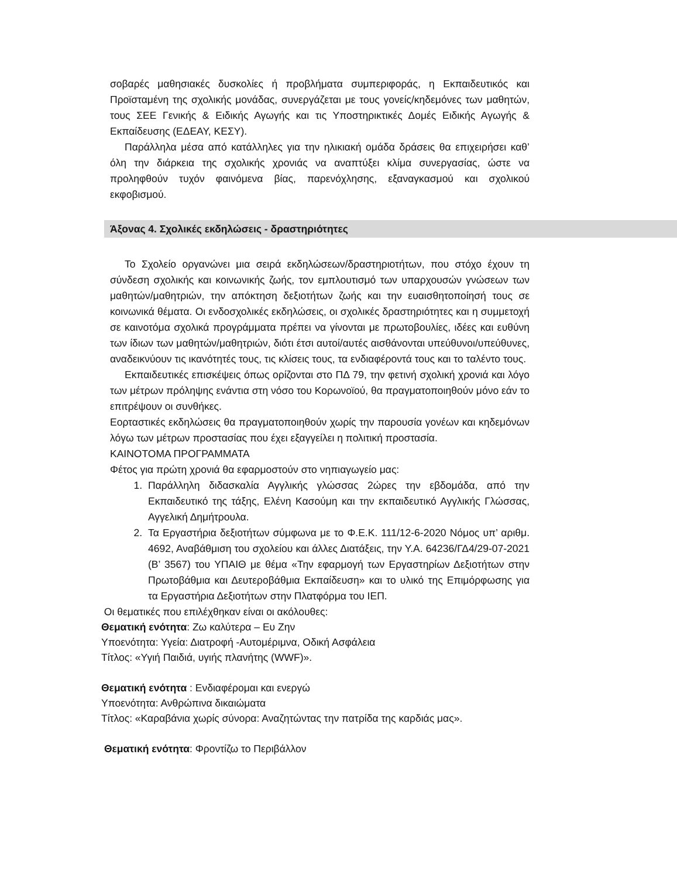σοβαρές μαθησιακές δυσκολίες ή προβλήματα συμπεριφοράς, η Εκπαιδευτικός και Προϊσταμένη της σχολικής μονάδας, συνεργάζεται με τους γονείς/κηδεμόνες των μαθητών, τους ΣΕΕ Γενικής & Ειδικής Αγωγής και τις Υποστηρικτικές Δομές Ειδικής Αγωγής & Εκπαίδευσης (ΕΔΕΑΥ, ΚΕΣΥ).
Παράλληλα μέσα από κατάλληλες για την ηλικιακή ομάδα δράσεις θα επιχειρήσει καθ’ όλη την διάρκεια της σχολικής χρονιάς να αναπτύξει κλίμα συνεργασίας, ώστε να προληφθούν τυχόν φαινόμενα βίας, παρενόχλησης, εξαναγκασμού και σχολικού εκφοβισμού.
Άξονας 4. Σχολικές εκδηλώσεις - δραστηριότητες
Το Σχολείο οργανώνει μια σειρά εκδηλώσεων/δραστηριοτήτων, που στόχο έχουν τη σύνδεση σχολικής και κοινωνικής ζωής, τον εμπλουτισμό των υπαρχουσών γνώσεων των μαθητών/μαθητριών, την απόκτηση δεξιοτήτων ζωής και την ευαισθητοποίησή τους σε κοινωνικά θέματα. Οι ενδοσχολικές εκδηλώσεις, οι σχολικές δραστηριότητες και η συμμετοχή σε καινοτόμα σχολικά προγράμματα πρέπει να γίνονται με πρωτοβουλίες, ιδέες και ευθύνη των ίδιων των μαθητών/μαθητριών, διότι έτσι αυτοί/αυτές αισθάνονται υπεύθυνοι/υπεύθυνες, αναδεικνύουν τις ικανότητές τους, τις κλίσεις τους, τα ενδιαφέροντά τους και το ταλέντο τους.
Εκπαιδευτικές επισκέψεις όπως ορίζονται στο ΠΔ 79, την φετινή σχολική χρονιά και λόγο των μέτρων πρόληψης ενάντια στη νόσο του Κορωνοϊού, θα πραγματοποιηθούν μόνο εάν το επιτρέψουν οι συνθήκες.
Εορταστικές εκδηλώσεις θα πραγματοποιηθούν χωρίς την παρουσία γονέων και κηδεμόνων λόγω των μέτρων προστασίας που έχει εξαγγείλει η πολιτική προστασία.
ΚΑΙΝΟΤΟΜΑ ΠΡΟΓΡΑΜΜΑΤΑ
Φέτος για πρώτη χρονιά θα εφαρμοστούν στο νηπιαγωγείο μας:
1. Παράλληλη διδασκαλία Αγγλικής γλώσσας 2ώρες την εβδομάδα, από την Εκπαιδευτικό της τάξης, Ελένη Κασούμη και την εκπαιδευτικό Αγγλικής Γλώσσας, Αγγελική Δημήτρουλα.
2. Τα Εργαστήρια δεξιοτήτων σύμφωνα με το Φ.Ε.Κ. 111/12-6-2020 Νόμος υπ’ αριθμ. 4692, Αναβάθμιση του σχολείου και άλλες Διατάξεις, την Υ.Α. 64236/ΓΔ4/29-07-2021 (Β’ 3567) του ΥΠΑΙΘ με θέμα «Την εφαρμογή των Εργαστηρίων Δεξιοτήτων στην Πρωτοβάθμια και Δευτεροβάθμια Εκπαίδευση» και το υλικό της Επιμόρφωσης για τα Εργαστήρια Δεξιοτήτων στην Πλατφόρμα του ΙΕΠ.
Οι θεματικές που επιλέχθηκαν είναι οι ακόλουθες:
Θεματική ενότητα: Ζω καλύτερα – Ευ Ζην
Υποενότητα: Υγεία: Διατροφή -Αυτομέριμνα, Οδική Ασφάλεια
Τίτλος: «Υγιή Παιδιά, υγιής πλανήτης (WWF)».
Θεματική ενότητα : Ενδιαφέρομαι και ενεργώ
Υποενότητα: Ανθρώπινα δικαιώματα
Τίτλος: «Καραβάνια χωρίς σύνορα: Αναζητώντας την πατρίδα της καρδιάς μας».
Θεματική ενότητα: Φροντίζω το Περιβάλλον